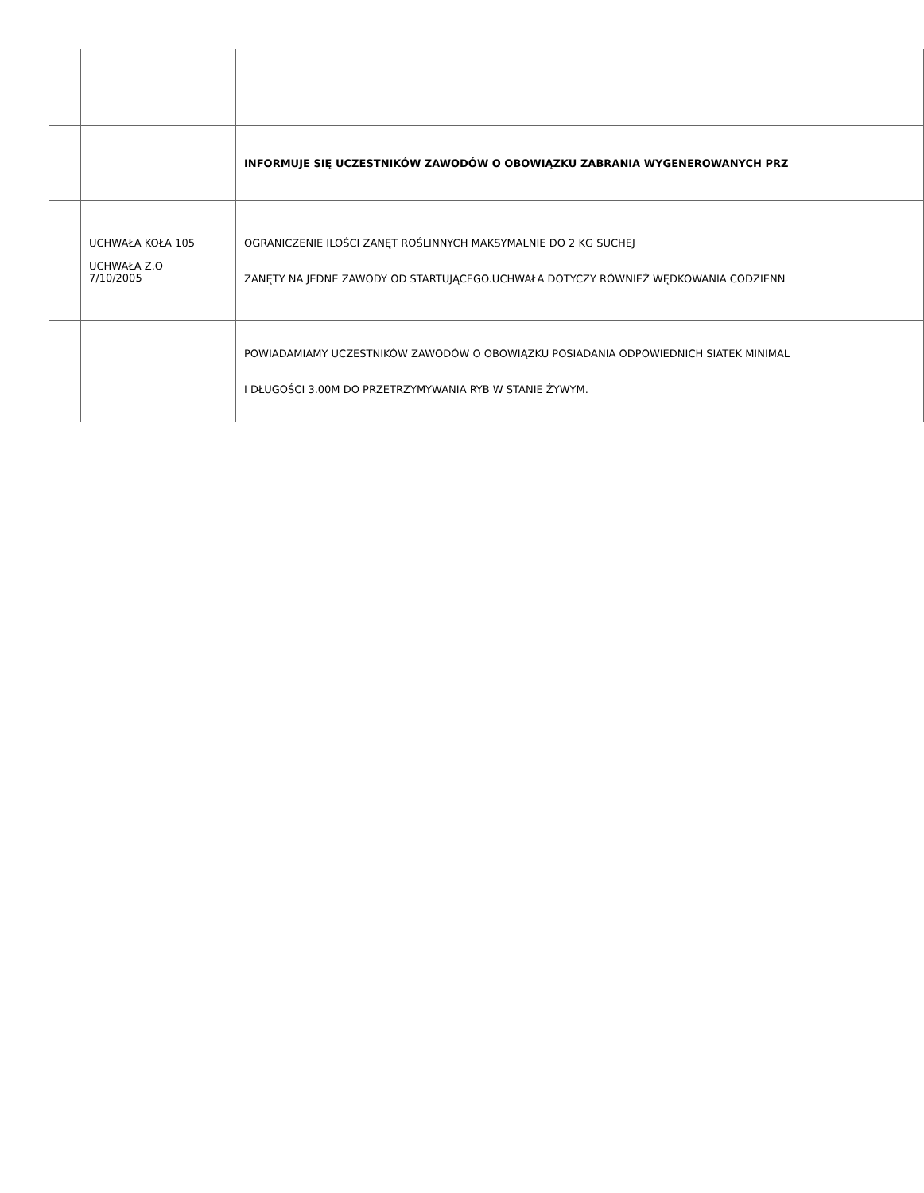| | | INFORMUJE SIĘ UCZESTNIKÓW ZAWODÓW O OBOWIĄZKU ZABRANIA WYGENEROWANYCH PRZ |
| | UCHWAŁA KOŁA 105 UCHWAŁA Z.O 7/10/2005 | OGRANICZENIE ILOŚCI ZANĘT ROŚLINNYCH MAKSYMALNIE DO 2 KG SUCHEJ ZANĘTY NA JEDNE ZAWODY OD STARTUJĄCEGO.UCHWAŁA DOTYCZY RÓWNIEŻ WĘDKOWANIA CODZIENN |
| | | POWIADAMIAMY UCZESTNIKÓW ZAWODÓW O OBOWIĄZKU POSIADANIA ODPOWIEDNICH SIATEK MINIMAL I DŁUGOŚCI 3.00M DO PRZETRZYMYWANIA RYB W STANIE ŻYWYM. |